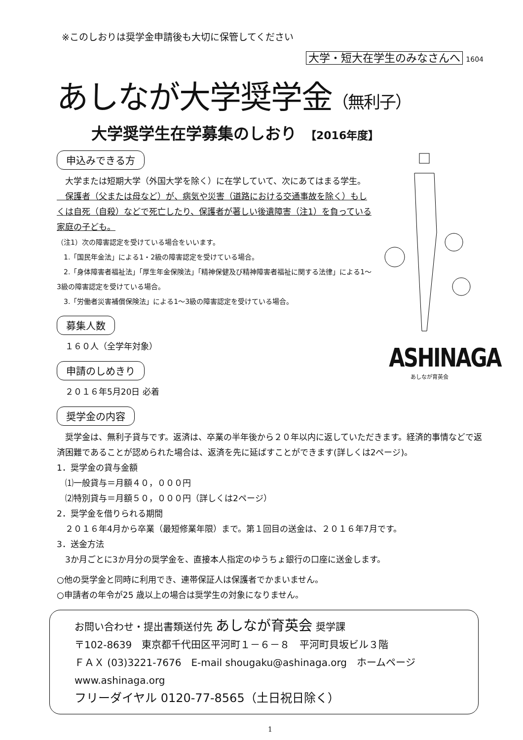※このしおりは奨学金申請後も大切に保管してください
大学・短大在学生のみなさんへ 1604
あしなが大学奨学金（無利子）
大学奨学生在学募集のしおり 【2016年度】
申込みできる方
　大学または短期大学（外国大学を除く）に在学していて、次にあてはまる学生。
　保護者（父または母など）が、病気や災害（道路における交通事故を除く）もしくは自死（自殺）などで死亡したり、保護者が著しい後遺障害（注1）を負っている家庭の子ども。
（注1）次の障害認定を受けている場合をいいます。
　1.「国民年金法」による1・2級の障害認定を受けている場合。
　2.「身体障害者福祉法」「厚生年金保険法」「精神保健及び精神障害者福祉に関する法律」による1～3級の障害認定を受けている場合。
　3.「労働者災害補償保険法」による1～3級の障害認定を受けている場合。
募集人数
　１６０人（全学年対象）
申請のしめきり
　２０１６年5月20日 必着
ASHINAGA
あしなが育英会
奨学金の内容
　奨学金は、無利子貸与です。返済は、卒業の半年後から２０年以内に返していただきます。経済的事情などで返済困難であることが認められた場合は、返済を先に延ばすことができます(詳しくは2ページ)。
1．奨学金の貸与金額
　⑴一般貸与＝月額４０，０００円
　⑵特別貸与＝月額５０，０００円（詳しくは2ページ）
2．奨学金を借りられる期間
　２０１６年4月から卒業（最短修業年限）まで。第１回目の送金は、２０１６年7月です。
3．送金方法
　3か月ごとに3か月分の奨学金を、直接本人指定のゆうちょ銀行の口座に送金します。
○他の奨学金と同時に利用でき、連帯保証人は保護者でかまいません。
○申請者の年令が25 歳以上の場合は奨学生の対象になりません。
お問い合わせ・提出書類送付先 あしなが育英会 奨学課
〒102-8639　東京都千代田区平河町１－６－８　平河町貝坂ビル３階
ＦＡＸ (03)3221-7676　E-mail shougaku@ashinaga.org　ホームページ www.ashinaga.org
フリーダイヤル 0120-77-8565（土日祝日除く）
1